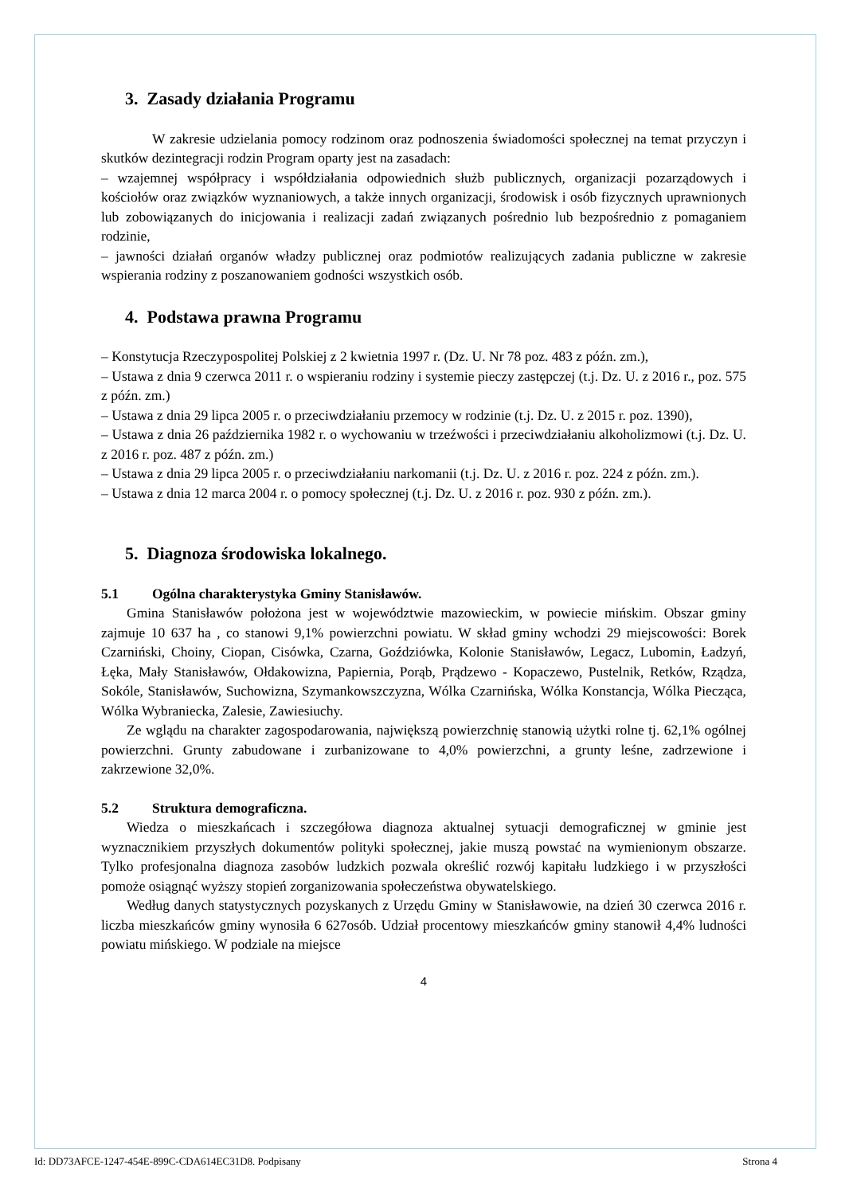3. Zasady działania Programu
W zakresie udzielania pomocy rodzinom oraz podnoszenia świadomości społecznej na temat przyczyn i skutków dezintegracji rodzin Program oparty jest na zasadach:
– wzajemnej współpracy i współdziałania odpowiednich służb publicznych, organizacji pozarządowych i kościołów oraz związków wyznaniowych, a także innych organizacji, środowisk i osób fizycznych uprawnionych lub zobowiązanych do inicjowania i realizacji zadań związanych pośrednio lub bezpośrednio z pomaganiem rodzinie,
– jawności działań organów władzy publicznej oraz podmiotów realizujących zadania publiczne w zakresie wspierania rodziny z poszanowaniem godności wszystkich osób.
4. Podstawa prawna Programu
– Konstytucja Rzeczypospolitej Polskiej z 2 kwietnia 1997 r. (Dz. U. Nr 78 poz. 483 z późn. zm.),
– Ustawa z dnia 9 czerwca 2011 r. o wspieraniu rodziny i systemie pieczy zastępczej (t.j. Dz. U. z 2016 r., poz. 575 z późn. zm.)
– Ustawa z dnia 29 lipca 2005 r. o przeciwdziałaniu przemocy w rodzinie (t.j. Dz. U. z 2015 r. poz. 1390),
– Ustawa z dnia 26 października 1982 r. o wychowaniu w trzeźwości i przeciwdziałaniu alkoholizmowi (t.j. Dz. U. z 2016 r. poz. 487 z późn. zm.)
– Ustawa z dnia 29 lipca 2005 r. o przeciwdziałaniu narkomanii (t.j. Dz. U. z 2016 r. poz. 224 z późn. zm.).
– Ustawa z dnia 12 marca 2004 r. o pomocy społecznej (t.j. Dz. U. z 2016 r. poz. 930 z późn. zm.).
5. Diagnoza środowiska lokalnego.
5.1 Ogólna charakterystyka Gminy Stanisławów.
Gmina Stanisławów położona jest w województwie mazowieckim, w powiecie mińskim. Obszar gminy zajmuje 10 637 ha , co stanowi 9,1% powierzchni powiatu. W skład gminy wchodzi 29 miejscowości: Borek Czarniński, Choiny, Ciopan, Cisówka, Czarna, Goździówka, Kolonie Stanisławów, Legacz, Lubomin, Ładzyń, Łęka, Mały Stanisławów, Ołdakowizna, Papiernia, Porąb, Prądzewo - Kopaczewo, Pustelnik, Retków, Rządza, Sokóle, Stanisławów, Suchowizna, Szymankowszczyzna, Wólka Czarnińska, Wólka Konstancja, Wólka Piecząca, Wólka Wybraniecka, Zalesie, Zawiesiuchy.
Ze wglądu na charakter zagospodarowania, największą powierzchnię stanowią użytki rolne tj. 62,1% ogólnej powierzchni. Grunty zabudowane i zurbanizowane to 4,0% powierzchni, a grunty leśne, zadrzewione i zakrzewione 32,0%.
5.2 Struktura demograficzna.
Wiedza o mieszkańcach i szczegółowa diagnoza aktualnej sytuacji demograficznej w gminie jest wyznacznikiem przyszłych dokumentów polityki społecznej, jakie muszą powstać na wymienionym obszarze. Tylko profesjonalna diagnoza zasobów ludzkich pozwala określić rozwój kapitału ludzkiego i w przyszłości pomoże osiągnąć wyższy stopień zorganizowania społeczeństwa obywatelskiego.
Według danych statystycznych pozyskanych z Urzędu Gminy w Stanisławowie, na dzień 30 czerwca 2016 r. liczba mieszkańców gminy wynosiła 6 627osób. Udział procentowy mieszkańców gminy stanowił 4,4% ludności powiatu mińskiego. W podziale na miejsce
4
Id: DD73AFCE-1247-454E-899C-CDA614EC31D8. Podpisany Strona 4